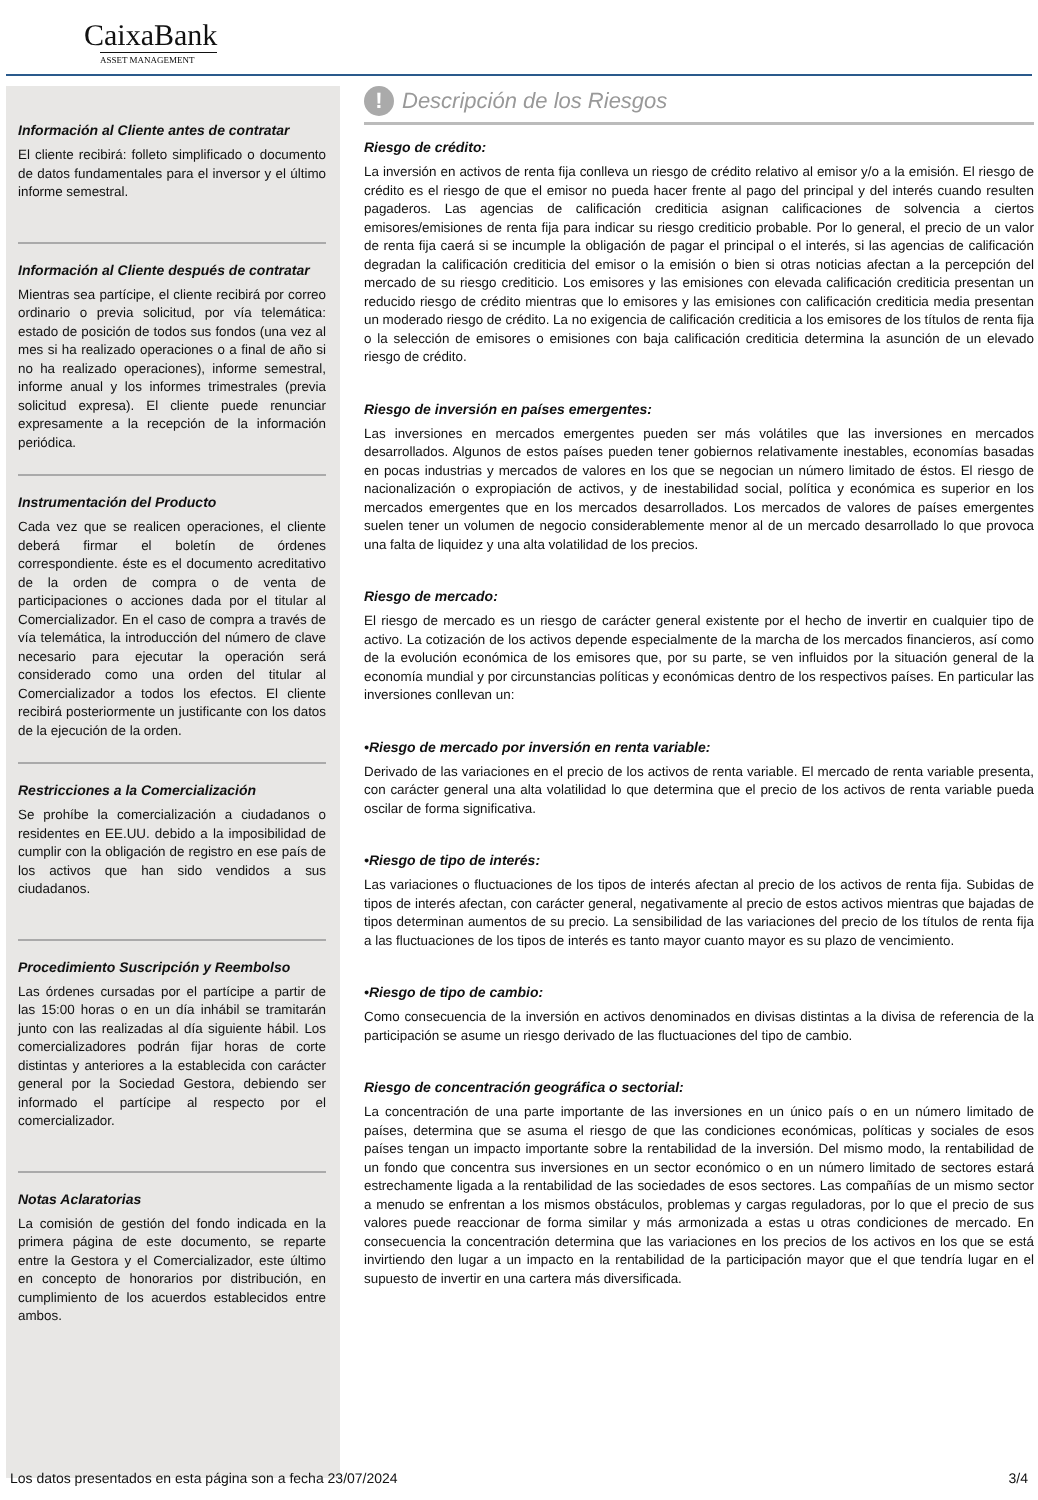CaixaBank
ASSET MANAGEMENT
Información al Cliente antes de contratar
El cliente recibirá: folleto simplificado o documento de datos fundamentales para el inversor y el último informe semestral.
Información al Cliente después de contratar
Mientras sea partícipe, el cliente recibirá por correo ordinario o previa solicitud, por vía telemática: estado de posición de todos sus fondos (una vez al mes si ha realizado operaciones o a final de año si no ha realizado operaciones), informe semestral, informe anual y los informes trimestrales (previa solicitud expresa). El cliente puede renunciar expresamente a la recepción de la información periódica.
Instrumentación del Producto
Cada vez que se realicen operaciones, el cliente deberá firmar el boletín de órdenes correspondiente. éste es el documento acreditativo de la orden de compra o de venta de participaciones o acciones dada por el titular al Comercializador. En el caso de compra a través de vía telemática, la introducción del número de clave necesario para ejecutar la operación será considerado como una orden del titular al Comercializador a todos los efectos. El cliente recibirá posteriormente un justificante con los datos de la ejecución de la orden.
Restricciones a la Comercialización
Se prohíbe la comercialización a ciudadanos o residentes en EE.UU. debido a la imposibilidad de cumplir con la obligación de registro en ese país de los activos que han sido vendidos a sus ciudadanos.
Procedimiento Suscripción y Reembolso
Las órdenes cursadas por el partícipe a partir de las 15:00 horas o en un día inhábil se tramitarán junto con las realizadas al día siguiente hábil. Los comercializadores podrán fijar horas de corte distintas y anteriores a la establecida con carácter general por la Sociedad Gestora, debiendo ser informado el partícipe al respecto por el comercializador.
Notas Aclaratorias
La comisión de gestión del fondo indicada en la primera página de este documento, se reparte entre la Gestora y el Comercializador, este último en concepto de honorarios por distribución, en cumplimiento de los acuerdos establecidos entre ambos.
! Descripción de los Riesgos
Riesgo de crédito:
La inversión en activos de renta fija conlleva un riesgo de crédito relativo al emisor y/o a la emisión. El riesgo de crédito es el riesgo de que el emisor no pueda hacer frente al pago del principal y del interés cuando resulten pagaderos. Las agencias de calificación crediticia asignan calificaciones de solvencia a ciertos emisores/emisiones de renta fija para indicar su riesgo crediticio probable. Por lo general, el precio de un valor de renta fija caerá si se incumple la obligación de pagar el principal o el interés, si las agencias de calificación degradan la calificación crediticia del emisor o la emisión o bien si otras noticias afectan a la percepción del mercado de su riesgo crediticio. Los emisores y las emisiones con elevada calificación crediticia presentan un reducido riesgo de crédito mientras que lo emisores y las emisiones con calificación crediticia media presentan un moderado riesgo de crédito. La no exigencia de calificación crediticia a los emisores de los títulos de renta fija o la selección de emisores o emisiones con baja calificación crediticia determina la asunción de un elevado riesgo de crédito.
Riesgo de inversión en países emergentes:
Las inversiones en mercados emergentes pueden ser más volátiles que las inversiones en mercados desarrollados. Algunos de estos países pueden tener gobiernos relativamente inestables, economías basadas en pocas industrias y mercados de valores en los que se negocian un número limitado de éstos. El riesgo de nacionalización o expropiación de activos, y de inestabilidad social, política y económica es superior en los mercados emergentes que en los mercados desarrollados. Los mercados de valores de países emergentes suelen tener un volumen de negocio considerablemente menor al de un mercado desarrollado lo que provoca una falta de liquidez y una alta volatilidad de los precios.
Riesgo de mercado:
El riesgo de mercado es un riesgo de carácter general existente por el hecho de invertir en cualquier tipo de activo. La cotización de los activos depende especialmente de la marcha de los mercados financieros, así como de la evolución económica de los emisores que, por su parte, se ven influidos por la situación general de la economía mundial y por circunstancias políticas y económicas dentro de los respectivos países. En particular las inversiones conllevan un:
•Riesgo de mercado por inversión en renta variable:
Derivado de las variaciones en el precio de los activos de renta variable. El mercado de renta variable presenta, con carácter general una alta volatilidad lo que determina que el precio de los activos de renta variable pueda oscilar de forma significativa.
•Riesgo de tipo de interés:
Las variaciones o fluctuaciones de los tipos de interés afectan al precio de los activos de renta fija. Subidas de tipos de interés afectan, con carácter general, negativamente al precio de estos activos mientras que bajadas de tipos determinan aumentos de su precio. La sensibilidad de las variaciones del precio de los títulos de renta fija a las fluctuaciones de los tipos de interés es tanto mayor cuanto mayor es su plazo de vencimiento.
•Riesgo de tipo de cambio:
Como consecuencia de la inversión en activos denominados en divisas distintas a la divisa de referencia de la participación se asume un riesgo derivado de las fluctuaciones del tipo de cambio.
Riesgo de concentración geográfica o sectorial:
La concentración de una parte importante de las inversiones en un único país o en un número limitado de países, determina que se asuma el riesgo de que las condiciones económicas, políticas y sociales de esos países tengan un impacto importante sobre la rentabilidad de la inversión. Del mismo modo, la rentabilidad de un fondo que concentra sus inversiones en un sector económico o en un número limitado de sectores estará estrechamente ligada a la rentabilidad de las sociedades de esos sectores. Las compañías de un mismo sector a menudo se enfrentan a los mismos obstáculos, problemas y cargas reguladoras, por lo que el precio de sus valores puede reaccionar de forma similar y más armonizada a estas u otras condiciones de mercado. En consecuencia la concentración determina que las variaciones en los precios de los activos en los que se está invirtiendo den lugar a un impacto en la rentabilidad de la participación mayor que el que tendría lugar en el supuesto de invertir en una cartera más diversificada.
Los datos presentados en esta página son a fecha 23/07/2024 3/4